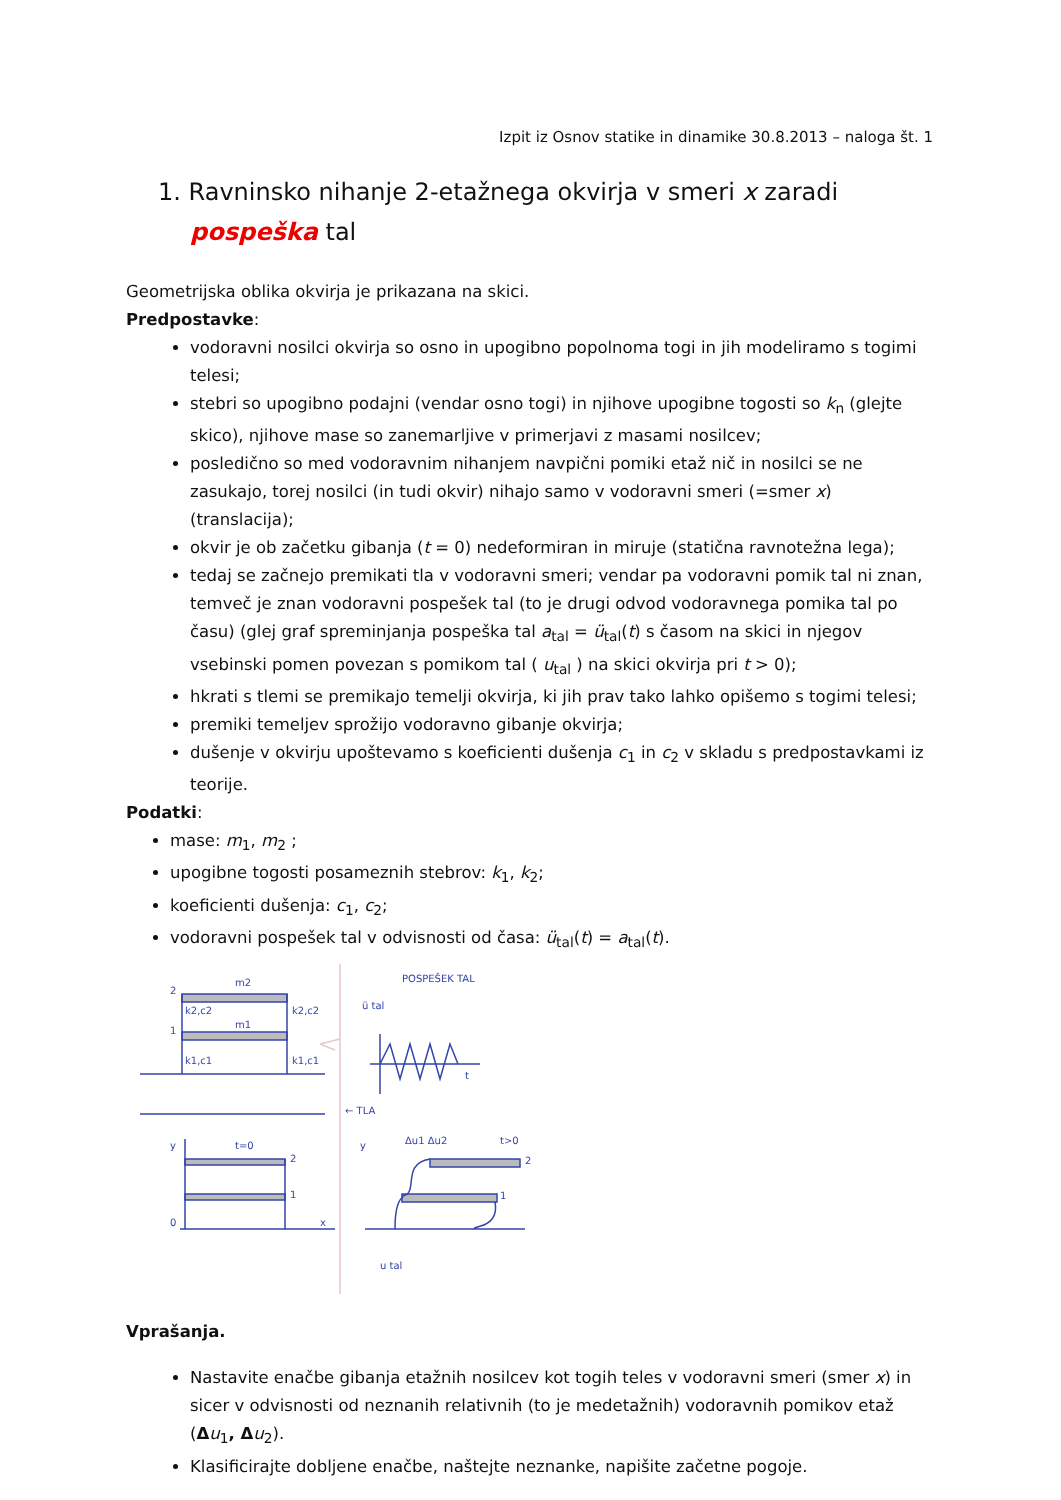Izpit iz Osnov statike in dinamike 30.8.2013 – naloga št. 1
1. Ravninsko nihanje 2-etažnega okvirja v smeri x zaradi pospeška tal
Geometrijska oblika okvirja je prikazana na skici.
Predpostavke:
vodoravni nosilci okvirja so osno in upogibno popolnoma togi in jih modeliramo s togimi telesi;
stebri so upogibno podajni (vendar osno togi) in njihove upogibne togosti so k<sub>n</sub> (glejte skico), njihove mase so zanemarljive v primerjavi z masami nosilcev;
posledično so med vodoravnim nihanjem navpični pomiki etaž nič in nosilci se ne zasukajo, torej nosilci (in tudi okvir) nihajo samo v vodoravni smeri (=smer x) (translacija);
okvir je ob začetku gibanja (t = 0) nedeformiran in miruje (statična ravnotežna lega);
tedaj se začnejo premikati tla v vodoravni smeri; vendar pa vodoravni pomik tal ni znan, temveč je znan vodoravni pospešek tal (to je drugi odvod vodoravnega pomika tal po času) (glej graf spreminjanja pospeška tal a<sub>tal</sub> = ü<sub>tal</sub>(t) s časom na skici in njegov vsebinski pomen povezan s pomikom tal ( u<sub>tal</sub> ) na skici okvirja pri t > 0);
hkrati s tlemi se premikajo temelji okvirja, ki jih prav tako lahko opišemo s togimi telesi;
premiki temeljev sprožijo vodoravno gibanje okvirja;
dušenje v okvirju upoštevamo s koeficienti dušenja c<sub>1</sub> in c<sub>2</sub> v skladu s predpostavkami iz teorije.
Podatki:
mase: m<sub>1</sub>, m<sub>2</sub> ;
upogibne togosti posameznih stebrov: k<sub>1</sub>, k<sub>2</sub>;
koeficienti dušenja: c<sub>1</sub>, c<sub>2</sub>;
vodoravni pospešek tal v odvisnosti od časa: ü<sub>tal</sub>(t) = a<sub>tal</sub>(t).
2
1
m2
m1
k2,c2
k2,c2
k1,c1
k1,c1
← TLA
POSPEŠEK TAL
ü tal
t
t=0
t>0
Δu1 Δu2
0
2
1
u tal
2
1
y
y
x
Vprašanja.
Nastavite enačbe gibanja etažnih nosilcev kot togih teles v vodoravni smeri (smer x) in sicer v odvisnosti od neznanih relativnih (to je medetažnih) vodoravnih pomikov etaž (Δu<sub>1</sub>, Δ u<sub>2</sub>).
Klasificirajte dobljene enačbe, naštejte neznanke, napišite začetne pogoje.